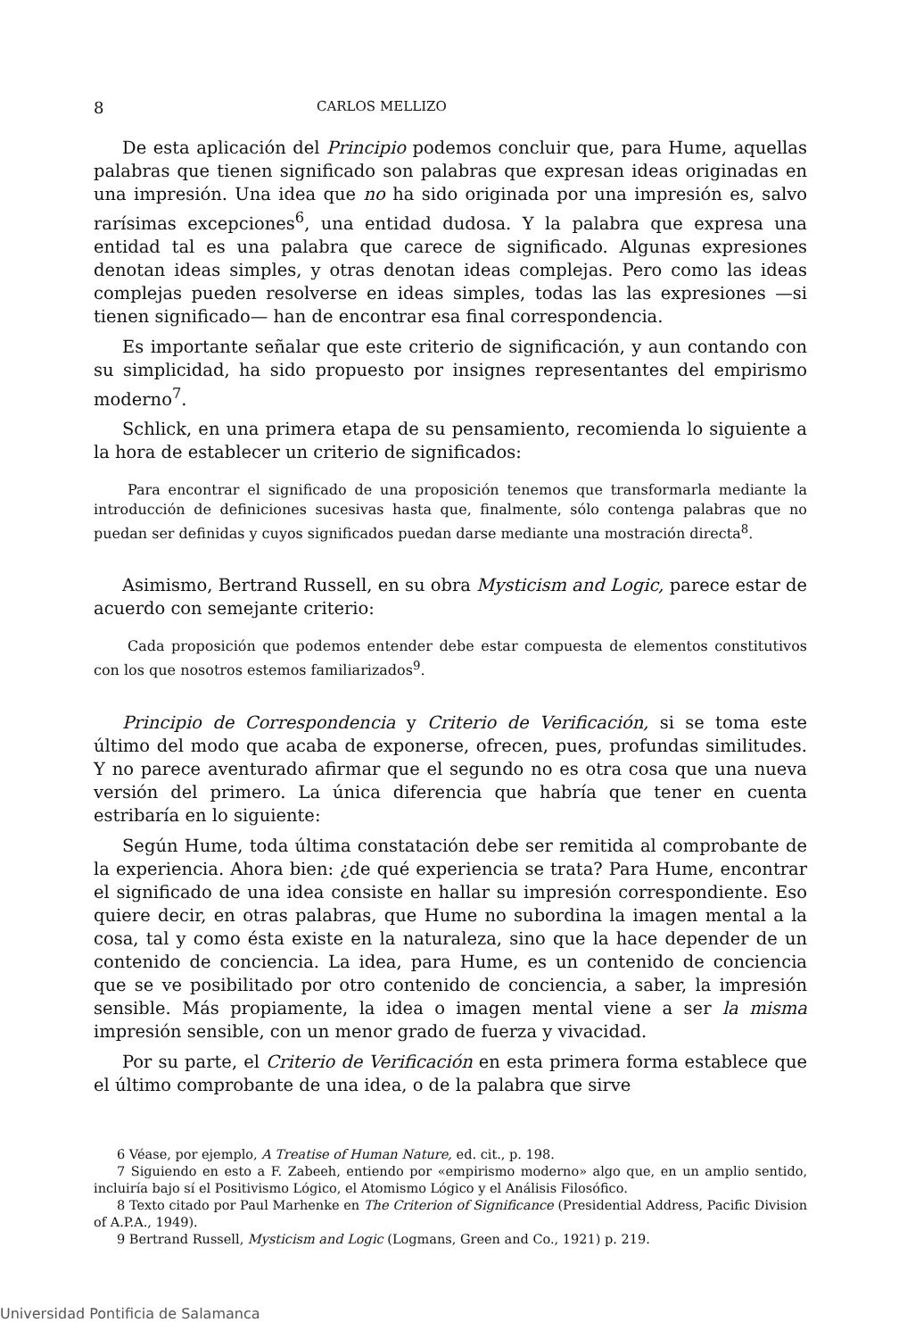8 CARLOS MELLIZO
De esta aplicación del Principio podemos concluir que, para Hume, aquellas palabras que tienen significado son palabras que expresan ideas originadas en una impresión. Una idea que no ha sido originada por una impresión es, salvo rarísimas excepciones<sup>6</sup>, una entidad dudosa. Y la palabra que expresa una entidad tal es una palabra que carece de significado. Algunas expresiones denotan ideas simples, y otras denotan ideas complejas. Pero como las ideas complejas pueden resolverse en ideas simples, todas las las expresiones —si tienen significado— han de encontrar esa final correspondencia.
Es importante señalar que este criterio de significación, y aun contando con su simplicidad, ha sido propuesto por insignes representantes del empirismo moderno<sup>7</sup>.
Schlick, en una primera etapa de su pensamiento, recomienda lo siguiente a la hora de establecer un criterio de significados:
Para encontrar el significado de una proposición tenemos que transformarla mediante la introducción de definiciones sucesivas hasta que, finalmente, sólo contenga palabras que no puedan ser definidas y cuyos significados puedan darse mediante una mostración directa<sup>8</sup>.
Asimismo, Bertrand Russell, en su obra Mysticism and Logic, parece estar de acuerdo con semejante criterio:
Cada proposición que podemos entender debe estar compuesta de elementos constitutivos con los que nosotros estemos familiarizados<sup>9</sup>.
Principio de Correspondencia y Criterio de Verificación, si se toma este último del modo que acaba de exponerse, ofrecen, pues, profundas similitudes. Y no parece aventurado afirmar que el segundo no es otra cosa que una nueva versión del primero. La única diferencia que habría que tener en cuenta estribaría en lo siguiente:
Según Hume, toda última constatación debe ser remitida al comprobante de la experiencia. Ahora bien: ¿de qué experiencia se trata? Para Hume, encontrar el significado de una idea consiste en hallar su impresión correspondiente. Eso quiere decir, en otras palabras, que Hume no subordina la imagen mental a la cosa, tal y como ésta existe en la naturaleza, sino que la hace depender de un contenido de conciencia. La idea, para Hume, es un contenido de conciencia que se ve posibilitado por otro contenido de conciencia, a saber, la impresión sensible. Más propiamente, la idea o imagen mental viene a ser la misma impresión sensible, con un menor grado de fuerza y vivacidad.
Por su parte, el Criterio de Verificación en esta primera forma establece que el último comprobante de una idea, o de la palabra que sirve
6 Véase, por ejemplo, A Treatise of Human Nature, ed. cit., p. 198.
7 Siguiendo en esto a F. Zabeeh, entiendo por «empirismo moderno» algo que, en un amplio sentido, incluiría bajo sí el Positivismo Lógico, el Atomismo Lógico y el Análisis Filosófico.
8 Texto citado por Paul Marhenke en The Criterion of Significance (Presidential Address, Pacific Division of A.P.A., 1949).
9 Bertrand Russell, Mysticism and Logic (Logmans, Green and Co., 1921) p. 219.
Universidad Pontificia de Salamanca